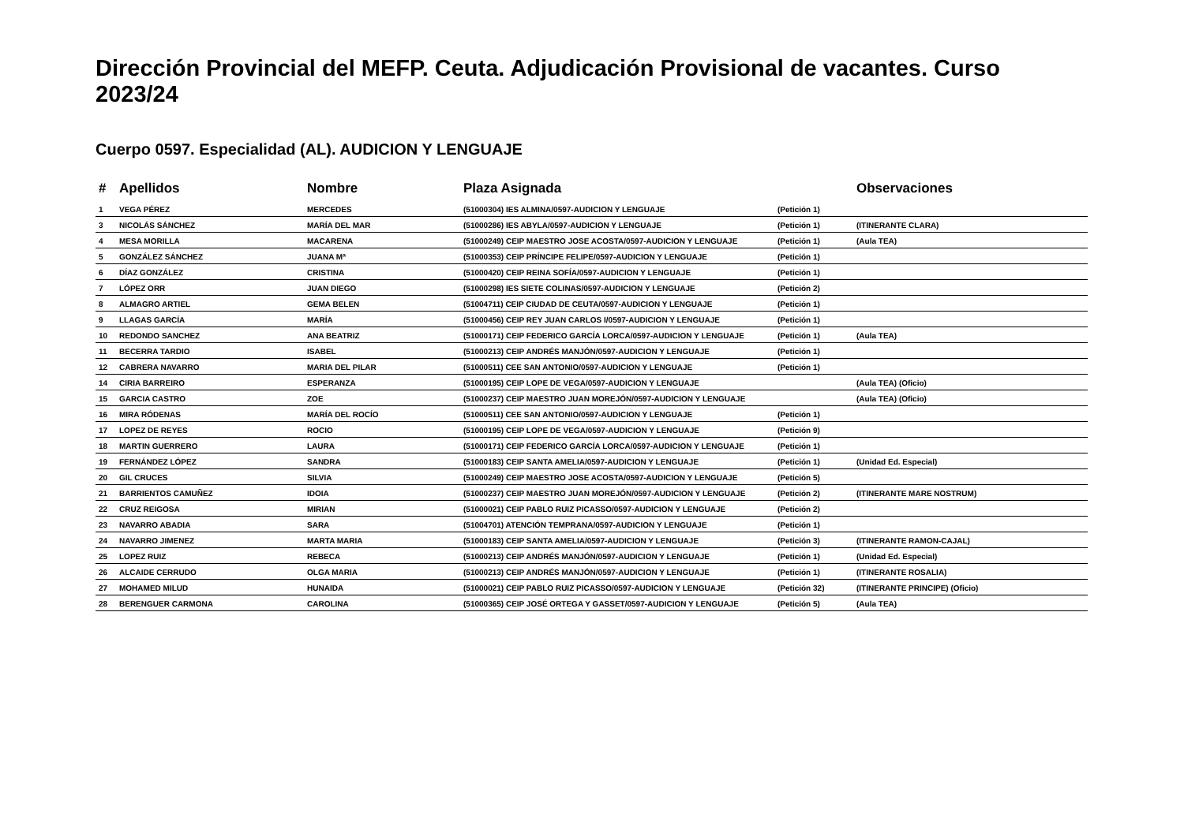Dirección Provincial del MEFP. Ceuta. Adjudicación Provisional de vacantes. Curso 2023/24
Cuerpo 0597. Especialidad (AL). AUDICION Y LENGUAJE
| # | Apellidos | Nombre | Plaza Asignada | | Observaciones |
| --- | --- | --- | --- | --- | --- |
| 1 | VEGA PÉREZ | MERCEDES | (51000304) IES ALMINA/0597-AUDICION Y LENGUAJE | (Petición 1) | |
| 3 | NICOLÁS SÁNCHEZ | MARÍA DEL MAR | (51000286) IES ABYLA/0597-AUDICION Y LENGUAJE | (Petición 1) | (ITINERANTE CLARA) |
| 4 | MESA MORILLA | MACARENA | (51000249) CEIP MAESTRO JOSE ACOSTA/0597-AUDICION Y LENGUAJE | (Petición 1) | (Aula TEA) |
| 5 | GONZÁLEZ SÁNCHEZ | JUANA Mª | (51000353) CEIP PRÍNCIPE FELIPE/0597-AUDICION Y LENGUAJE | (Petición 1) | |
| 6 | DÍAZ GONZÁLEZ | CRISTINA | (51000420) CEIP REINA SOFÍA/0597-AUDICION Y LENGUAJE | (Petición 1) | |
| 7 | LÓPEZ ORR | JUAN DIEGO | (51000298) IES SIETE COLINAS/0597-AUDICION Y LENGUAJE | (Petición 2) | |
| 8 | ALMAGRO ARTIEL | GEMA BELEN | (51004711) CEIP CIUDAD DE CEUTA/0597-AUDICION Y LENGUAJE | (Petición 1) | |
| 9 | LLAGAS GARCÍA | MARÍA | (51000456) CEIP REY JUAN CARLOS I/0597-AUDICION Y LENGUAJE | (Petición 1) | |
| 10 | REDONDO SANCHEZ | ANA BEATRIZ | (51000171) CEIP FEDERICO GARCÍA LORCA/0597-AUDICION Y LENGUAJE | (Petición 1) | (Aula TEA) |
| 11 | BECERRA TARDIO | ISABEL | (51000213) CEIP ANDRÉS MANJÓN/0597-AUDICION Y LENGUAJE | (Petición 1) | |
| 12 | CABRERA NAVARRO | MARIA DEL PILAR | (51000511) CEE SAN ANTONIO/0597-AUDICION Y LENGUAJE | (Petición 1) | |
| 14 | CIRIA BARREIRO | ESPERANZA | (51000195) CEIP LOPE DE VEGA/0597-AUDICION Y LENGUAJE | | (Aula TEA) (Oficio) |
| 15 | GARCIA CASTRO | ZOE | (51000237) CEIP MAESTRO JUAN MOREJÓN/0597-AUDICION Y LENGUAJE | | (Aula TEA) (Oficio) |
| 16 | MIRA RÓDENAS | MARÍA DEL ROCÍO | (51000511) CEE SAN ANTONIO/0597-AUDICION Y LENGUAJE | (Petición 1) | |
| 17 | LOPEZ DE REYES | ROCIO | (51000195) CEIP LOPE DE VEGA/0597-AUDICION Y LENGUAJE | (Petición 9) | |
| 18 | MARTIN GUERRERO | LAURA | (51000171) CEIP FEDERICO GARCÍA LORCA/0597-AUDICION Y LENGUAJE | (Petición 1) | |
| 19 | FERNÁNDEZ LÓPEZ | SANDRA | (51000183) CEIP SANTA AMELIA/0597-AUDICION Y LENGUAJE | (Petición 1) | (Unidad Ed. Especial) |
| 20 | GIL CRUCES | SILVIA | (51000249) CEIP MAESTRO JOSE ACOSTA/0597-AUDICION Y LENGUAJE | (Petición 5) | |
| 21 | BARRIENTOS CAMUÑEZ | IDOIA | (51000237) CEIP MAESTRO JUAN MOREJÓN/0597-AUDICION Y LENGUAJE | (Petición 2) | (ITINERANTE MARE NOSTRUM) |
| 22 | CRUZ REIGOSA | MIRIAN | (51000021) CEIP PABLO RUIZ PICASSO/0597-AUDICION Y LENGUAJE | (Petición 2) | |
| 23 | NAVARRO ABADIA | SARA | (51004701) ATENCIÓN TEMPRANA/0597-AUDICION Y LENGUAJE | (Petición 1) | |
| 24 | NAVARRO JIMENEZ | MARTA MARIA | (51000183) CEIP SANTA AMELIA/0597-AUDICION Y LENGUAJE | (Petición 3) | (ITINERANTE RAMON-CAJAL) |
| 25 | LOPEZ RUIZ | REBECA | (51000213) CEIP ANDRÉS MANJÓN/0597-AUDICION Y LENGUAJE | (Petición 1) | (Unidad Ed. Especial) |
| 26 | ALCAIDE CERRUDO | OLGA MARIA | (51000213) CEIP ANDRÉS MANJÓN/0597-AUDICION Y LENGUAJE | (Petición 1) | (ITINERANTE ROSALIA) |
| 27 | MOHAMED MILUD | HUNAIDA | (51000021) CEIP PABLO RUIZ PICASSO/0597-AUDICION Y LENGUAJE | (Petición 32) | (ITINERANTE PRINCIPE) (Oficio) |
| 28 | BERENGUER CARMONA | CAROLINA | (51000365) CEIP JOSÉ ORTEGA Y GASSET/0597-AUDICION Y LENGUAJE | (Petición 5) | (Aula TEA) |